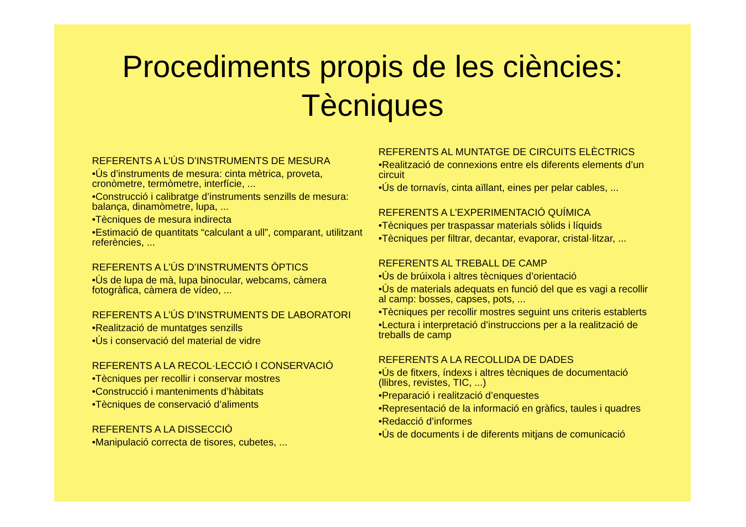Procediments propis de les ciències:
Tècniques
REFERENTS A L’ÚS D’INSTRUMENTS DE MESURA
•Ús d’instruments de mesura: cinta mètrica, proveta, cronòmetre, termòmetre, interfície, ...
•Construcció i calibratge d’instruments senzills de mesura: balança, dinamòmetre, lupa, ...
•Tècniques de mesura indirecta
•Estimació de quantitats “calculant a ull”, comparant, utilitzant referències, ...
REFERENTS A L’ÚS D’INSTRUMENTS ÒPTICS
•Ús de lupa de mà, lupa binocular, webcams, càmera fotogràfica, càmera de vídeo, ...
REFERENTS A L’ÚS D’INSTRUMENTS DE LABORATORI
•Realització de muntatges senzills
•Ús i conservació del material de vidre
REFERENTS A LA RECOL·LECCIÓ I CONSERVACIÓ
•Tècniques per recollir i conservar mostres
•Construcció i manteniments d’hàbitats
•Tècniques de conservació d’aliments
REFERENTS A LA DISSECCIÓ
•Manipulació correcta de tisores, cubetes, ...
REFERENTS AL MUNTATGE DE CIRCUITS ELÈCTRICS
•Realització de connexions entre els diferents elements d’un circuit
•Ús de tornavís, cinta aïllant, eines per pelar cables, ...
REFERENTS A L’EXPERIMENTACIÓ QUÍMICA
•Tècniques per traspassar materials sòlids i líquids
•Tècniques per filtrar, decantar, evaporar, cristal·litzar, ...
REFERENTS AL TREBALL DE CAMP
•Ús de brúixola i altres tècniques d’orientació
•Ús de materials adequats en funció del que es vagi a recollir al camp: bosses, capses, pots, ...
•Tècniques per recollir mostres seguint uns criteris establerts
•Lectura i interpretació d’instruccions per a la realització de treballs de camp
REFERENTS A LA RECOLLIDA DE DADES
•Ús de fitxers, índexs i altres tècniques de documentació (llibres, revistes, TIC, ...)
•Preparació i realització d’enquestes
•Representació de la informació en gràfics, taules i quadres
•Redacció d’informes
•Ús de documents i de diferents mitjans de comunicació